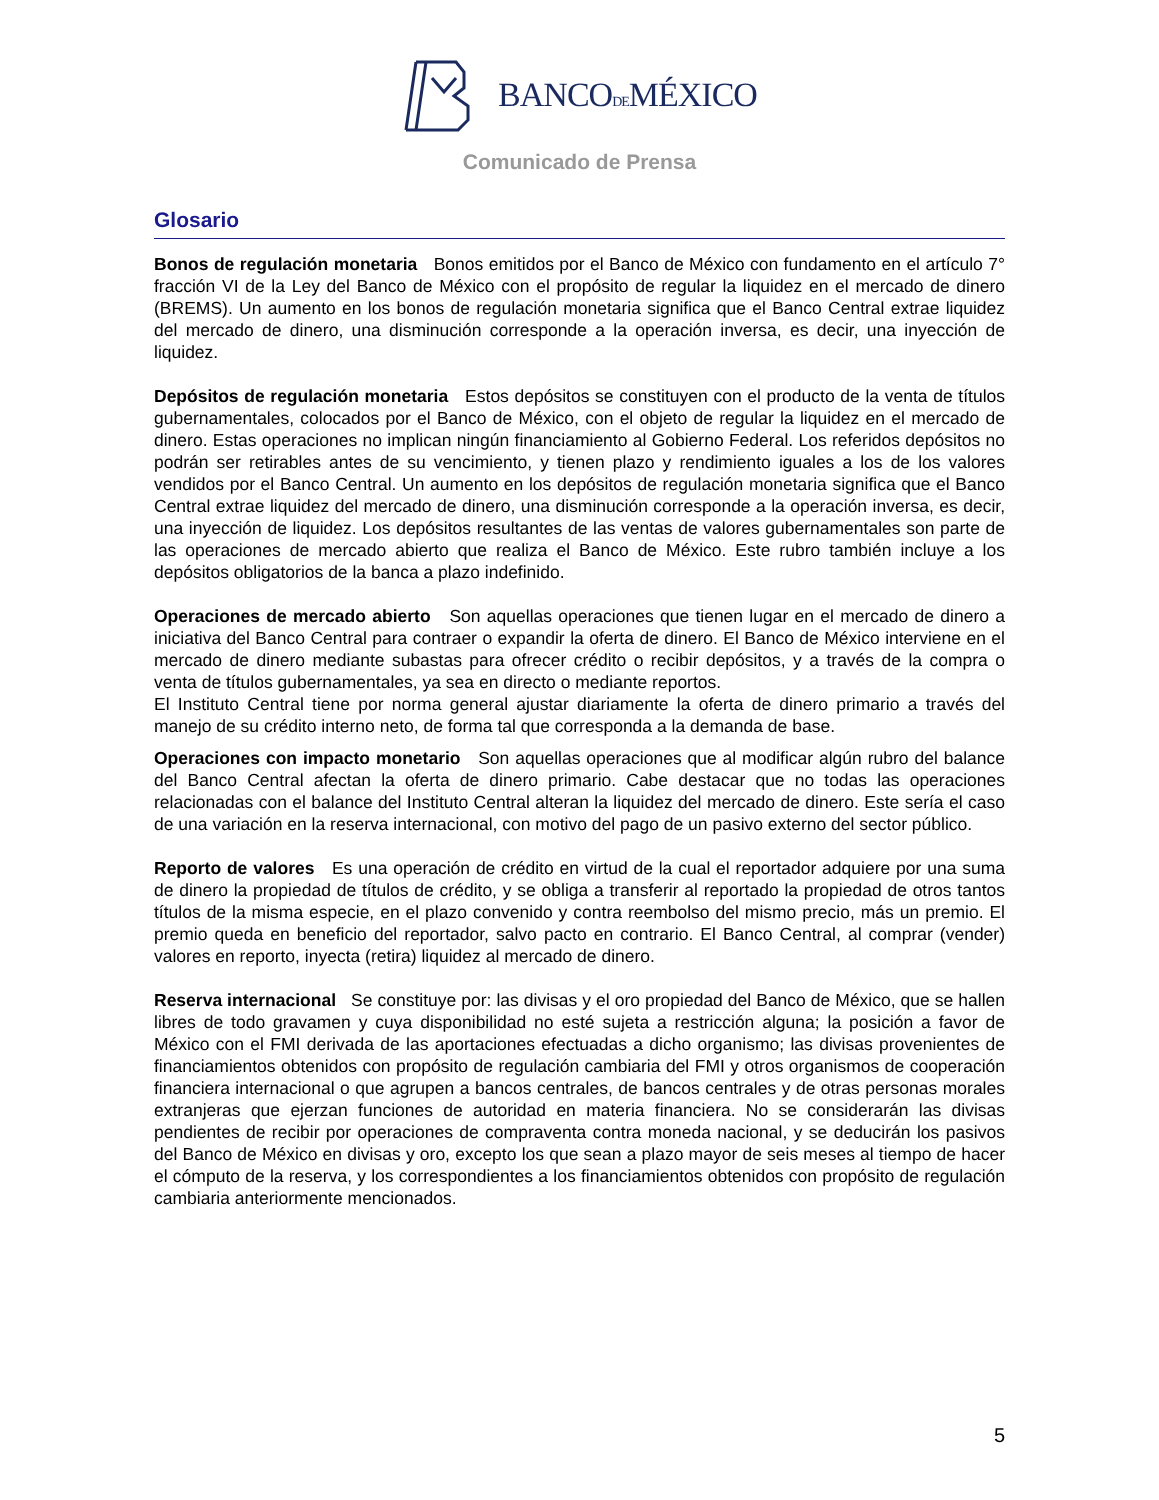BANCODEMÉXICO
Comunicado de Prensa
Glosario
Bonos de regulación monetaria Bonos emitidos por el Banco de México con fundamento en el artículo 7° fracción VI de la Ley del Banco de México con el propósito de regular la liquidez en el mercado de dinero (BREMS). Un aumento en los bonos de regulación monetaria significa que el Banco Central extrae liquidez del mercado de dinero, una disminución corresponde a la operación inversa, es decir, una inyección de liquidez.
Depósitos de regulación monetaria Estos depósitos se constituyen con el producto de la venta de títulos gubernamentales, colocados por el Banco de México, con el objeto de regular la liquidez en el mercado de dinero. Estas operaciones no implican ningún financiamiento al Gobierno Federal. Los referidos depósitos no podrán ser retirables antes de su vencimiento, y tienen plazo y rendimiento iguales a los de los valores vendidos por el Banco Central. Un aumento en los depósitos de regulación monetaria significa que el Banco Central extrae liquidez del mercado de dinero, una disminución corresponde a la operación inversa, es decir, una inyección de liquidez. Los depósitos resultantes de las ventas de valores gubernamentales son parte de las operaciones de mercado abierto que realiza el Banco de México. Este rubro también incluye a los depósitos obligatorios de la banca a plazo indefinido.
Operaciones de mercado abierto Son aquellas operaciones que tienen lugar en el mercado de dinero a iniciativa del Banco Central para contraer o expandir la oferta de dinero. El Banco de México interviene en el mercado de dinero mediante subastas para ofrecer crédito o recibir depósitos, y a través de la compra o venta de títulos gubernamentales, ya sea en directo o mediante reportos.
El Instituto Central tiene por norma general ajustar diariamente la oferta de dinero primario a través del manejo de su crédito interno neto, de forma tal que corresponda a la demanda de base.
Operaciones con impacto monetario Son aquellas operaciones que al modificar algún rubro del balance del Banco Central afectan la oferta de dinero primario. Cabe destacar que no todas las operaciones relacionadas con el balance del Instituto Central alteran la liquidez del mercado de dinero. Este sería el caso de una variación en la reserva internacional, con motivo del pago de un pasivo externo del sector público.
Reporto de valores Es una operación de crédito en virtud de la cual el reportador adquiere por una suma de dinero la propiedad de títulos de crédito, y se obliga a transferir al reportado la propiedad de otros tantos títulos de la misma especie, en el plazo convenido y contra reembolso del mismo precio, más un premio. El premio queda en beneficio del reportador, salvo pacto en contrario. El Banco Central, al comprar (vender) valores en reporto, inyecta (retira) liquidez al mercado de dinero.
Reserva internacional Se constituye por: las divisas y el oro propiedad del Banco de México, que se hallen libres de todo gravamen y cuya disponibilidad no esté sujeta a restricción alguna; la posición a favor de México con el FMI derivada de las aportaciones efectuadas a dicho organismo; las divisas provenientes de financiamientos obtenidos con propósito de regulación cambiaria del FMI y otros organismos de cooperación financiera internacional o que agrupen a bancos centrales, de bancos centrales y de otras personas morales extranjeras que ejerzan funciones de autoridad en materia financiera. No se considerarán las divisas pendientes de recibir por operaciones de compraventa contra moneda nacional, y se deducirán los pasivos del Banco de México en divisas y oro, excepto los que sean a plazo mayor de seis meses al tiempo de hacer el cómputo de la reserva, y los correspondientes a los financiamientos obtenidos con propósito de regulación cambiaria anteriormente mencionados.
5